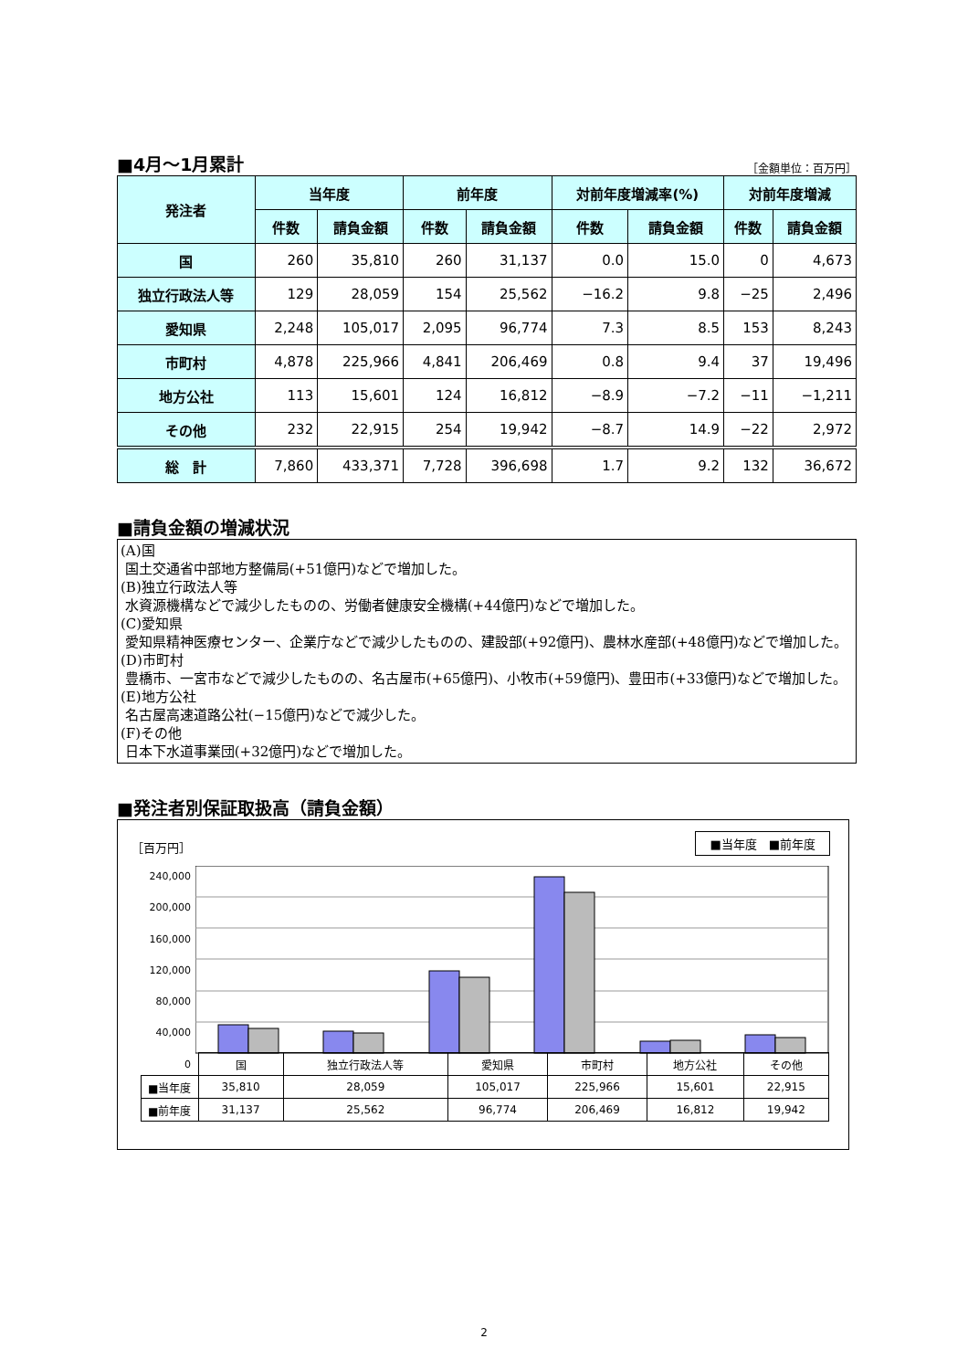■4月～1月累計
［金額単位：百万円］
| 発注者 | 当年度 | | 前年度 | | 対前年度増減率(%) | | 対前年度増減 | |
| --- | --- | --- | --- | --- | --- | --- | --- | --- |
| | 件数 | 請負金額 | 件数 | 請負金額 | 件数 | 請負金額 | 件数 | 請負金額 |
| 国 | 260 | 35,810 | 260 | 31,137 | 0.0 | 15.0 | 0 | 4,673 |
| 独立行政法人等 | 129 | 28,059 | 154 | 25,562 | −16.2 | 9.8 | −25 | 2,496 |
| 愛知県 | 2,248 | 105,017 | 2,095 | 96,774 | 7.3 | 8.5 | 153 | 8,243 |
| 市町村 | 4,878 | 225,966 | 4,841 | 206,469 | 0.8 | 9.4 | 37 | 19,496 |
| 地方公社 | 113 | 15,601 | 124 | 16,812 | −8.9 | −7.2 | −11 | −1,211 |
| その他 | 232 | 22,915 | 254 | 19,942 | −8.7 | 14.9 | −22 | 2,972 |
| 総 計 | 7,860 | 433,371 | 7,728 | 396,698 | 1.7 | 9.2 | 132 | 36,672 |
■請負金額の増減状況
(A)国
国土交通省中部地方整備局(+51億円)などで増加した。
(B)独立行政法人等
水資源機構などで減少したものの、労働者健康安全機構(+44億円)などで増加した。
(C)愛知県
愛知県精神医療センター、企業庁などで減少したものの、建設部(+92億円)、農林水産部(+48億円)などで増加した。
(D)市町村
豊橋市、一宮市などで減少したものの、名古屋市(+65億円)、小牧市(+59億円)、豊田市(+33億円)などで増加した。
(E)地方公社
名古屋高速道路公社(−15億円)などで減少した。
(F)その他
日本下水道事業団(+32億円)などで増加した。
■発注者別保証取扱高（請負金額）
［百万円］
■当年度　■前年度
240,000
200,000
160,000
120,000
80,000
40,000
0
| | 国 | 独立行政法人等 | 愛知県 | 市町村 | 地方公社 | その他 |
| ■当年度 | 35,810 | 28,059 | 105,017 | 225,966 | 15,601 | 22,915 |
| ■前年度 | 31,137 | 25,562 | 96,774 | 206,469 | 16,812 | 19,942 |
2